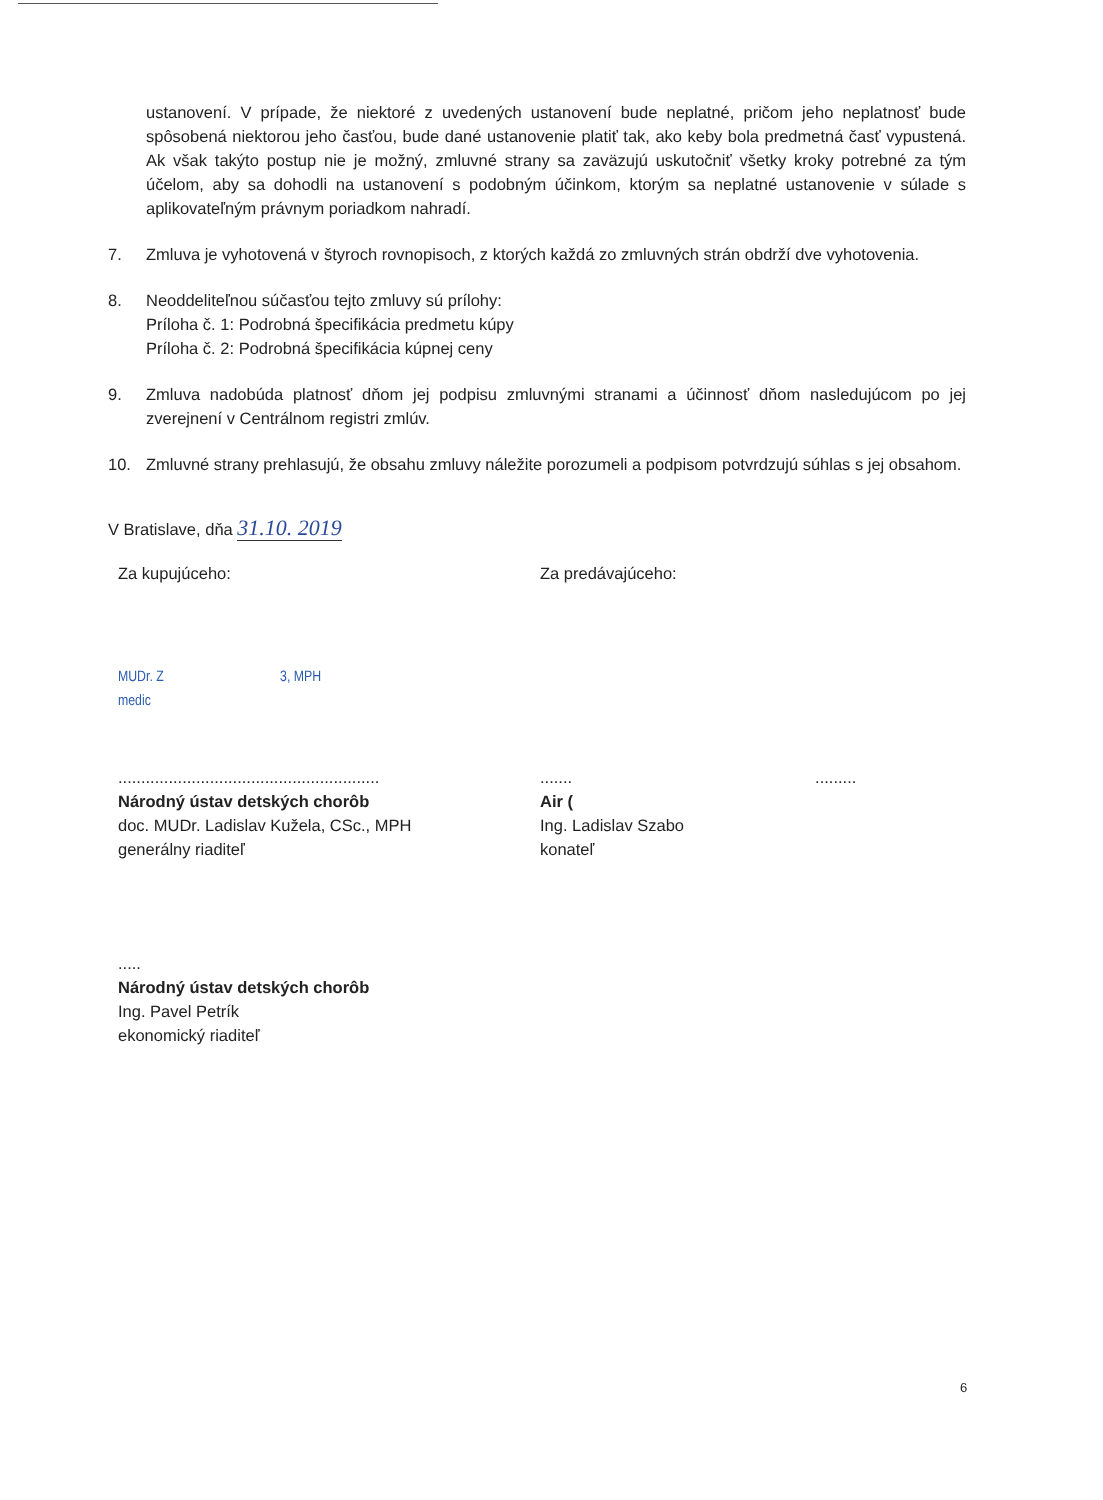ustanovení. V prípade, že niektoré z uvedených ustanovení bude neplatné, pričom jeho neplatnosť bude spôsobená niektorou jeho časťou, bude dané ustanovenie platiť tak, ako keby bola predmetná časť vypustená. Ak však takýto postup nie je možný, zmluvné strany sa zaväzujú uskutočniť všetky kroky potrebné za tým účelom, aby sa dohodli na ustanovení s podobným účinkom, ktorým sa neplatné ustanovenie v súlade s aplikovateľným právnym poriadkom nahradí.
7. Zmluva je vyhotovená v štyroch rovnopisoch, z ktorých každá zo zmluvných strán obdrží dve vyhotovenia.
8. Neoddeliteľnou súčasťou tejto zmluvy sú prílohy:
Príloha č. 1: Podrobná špecifikácia predmetu kúpy
Príloha č. 2: Podrobná špecifikácia kúpnej ceny
9. Zmluva nadobúda platnosť dňom jej podpisu zmluvnými stranami a účinnosť dňom nasledujúcom po jej zverejnení v Centrálnom registri zmlúv.
10. Zmluvné strany prehlasujú, že obsahu zmluvy náležite porozumeli a podpisom potvrdzujú súhlas s jej obsahom.
V Bratislave, dňa 31.10. 2019
Za kupujúceho:
MUDr. Z 3, MPH
medic
.........................................................
Národný ústav detských chorôb
doc. MUDr. Ladislav Kužela, CSc., MPH
generálny riaditeľ
Za predávajúceho:
....... .........
Air (
Ing. Ladislav Szabo
konateľ
.....
Národný ústav detských chorôb
Ing. Pavel Petrík
ekonomický riaditeľ
6